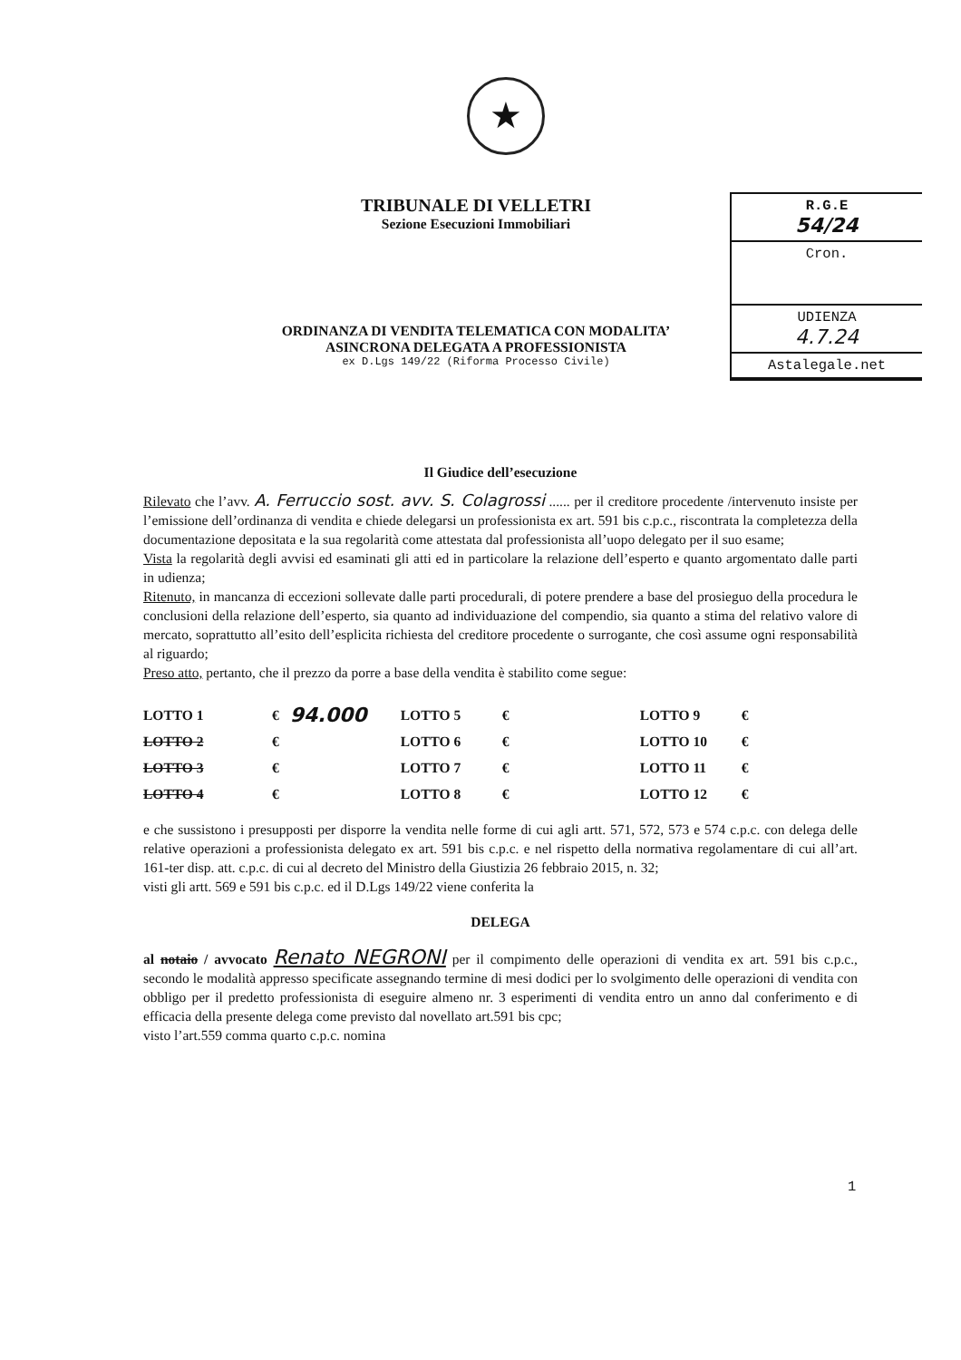★
R.G.E
54/24
Cron.
UDIENZA
4.7.24
Astalegale.net
TRIBUNALE DI VELLETRI
Sezione Esecuzioni Immobiliari
ORDINANZA DI VENDITA TELEMATICA CON MODALITA’
ASINCRONA DELEGATA A PROFESSIONISTA
ex D.Lgs 149/22 (Riforma Processo Civile)
Il Giudice dell’esecuzione
Rilevato che l’avv. A. Ferruccio sost. avv. S. Colagrossi ...... per il creditore procedente /intervenuto insiste per l’emissione dell’ordinanza di vendita e chiede delegarsi un professionista ex art. 591 bis c.p.c., riscontrata la completezza della documentazione depositata e la sua regolarità come attestata dal professionista all’uopo delegato per il suo esame;
Vista la regolarità degli avvisi ed esaminati gli atti ed in particolare la relazione dell’esperto e quanto argomentato dalle parti in udienza;
Ritenuto, in mancanza di eccezioni sollevate dalle parti procedurali, di potere prendere a base del prosieguo della procedura le conclusioni della relazione dell’esperto, sia quanto ad individuazione del compendio, sia quanto a stima del relativo valore di mercato, soprattutto all’esito dell’esplicita richiesta del creditore procedente o surrogante, che così assume ogni responsabilità al riguardo;
Preso atto, pertanto, che il prezzo da porre a base della vendita è stabilito come segue:
| LOTTO 1 | € | 94.000 | LOTTO 5 | € | LOTTO 9 | € |
| LOTTO 2 | € | | LOTTO 6 | € | LOTTO 10 | € |
| LOTTO 3 | € | | LOTTO 7 | € | LOTTO 11 | € |
| LOTTO 4 | € | | LOTTO 8 | € | LOTTO 12 | € |
e che sussistono i presupposti per disporre la vendita nelle forme di cui agli artt. 571, 572, 573 e 574 c.p.c. con delega delle relative operazioni a professionista delegato ex art. 591 bis c.p.c. e nel rispetto della normativa regolamentare di cui all’art. 161-ter disp. att. c.p.c. di cui al decreto del Ministro della Giustizia 26 febbraio 2015, n. 32;
visti gli artt. 569 e 591 bis c.p.c. ed il D.Lgs 149/22 viene conferita la
DELEGA
al notaio / avvocato Renato NEGRONI per il compimento delle operazioni di vendita ex art. 591 bis c.p.c., secondo le modalità appresso specificate assegnando termine di mesi dodici per lo svolgimento delle operazioni di vendita con obbligo per il predetto professionista di eseguire almeno nr. 3 esperimenti di vendita entro un anno dal conferimento e di efficacia della presente delega come previsto dal novellato art.591 bis cpc;
visto l’art.559 comma quarto c.p.c. nomina
1